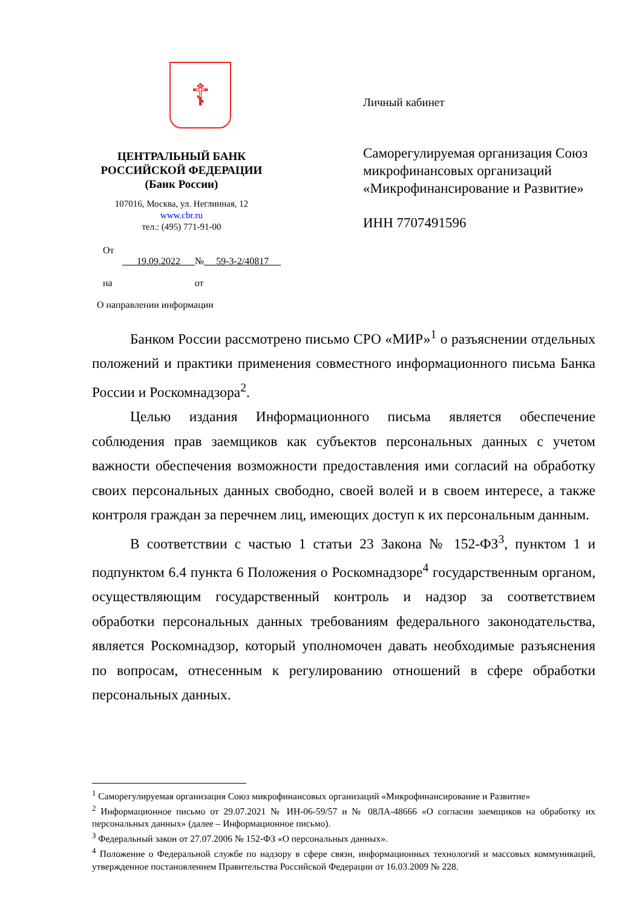☦
ЦЕНТРАЛЬНЫЙ БАНК
РОССИЙСКОЙ ФЕДЕРАЦИИ
(Банк России)
107016, Москва, ул. Неглинная, 12
www.cbr.ru
тел.: (495) 771-91-00
От
19.09.2022 № 59-3-2/40817
на от
О направлении информации
Личный кабинет
Саморегулируемая организация Союз микрофинансовых организаций «Микрофинансирование и Развитие»
ИНН 7707491596
Банком России рассмотрено письмо СРО «МИР»<sup>1</sup> о разъяснении отдельных положений и практики применения совместного информационного письма Банка России и Роскомнадзора<sup>2</sup>.
Целью издания Информационного письма является обеспечение соблюдения прав заемщиков как субъектов персональных данных с учетом важности обеспечения возможности предоставления ими согласий на обработку своих персональных данных свободно, своей волей и в своем интересе, а также контроля граждан за перечнем лиц, имеющих доступ к их персональным данным.
В соответствии с частью 1 статьи 23 Закона № 152-ФЗ<sup>3</sup>, пунктом 1 и подпунктом 6.4 пункта 6 Положения о Роскомнадзоре<sup>4</sup> государственным органом, осуществляющим государственный контроль и надзор за соответствием обработки персональных данных требованиям федерального законодательства, является Роскомнадзор, который уполномочен давать необходимые разъяснения по вопросам, отнесенным к регулированию отношений в сфере обработки персональных данных.
<sup>1</sup> Саморегулируемая организация Союз микрофинансовых организаций «Микрофинансирование и Развитие»
<sup>2</sup> Информационное письмо от 29.07.2021 № ИН-06-59/57 и № 08ЛА-48666 «О согласии заемщиков на обработку их персональных данных» (далее – Информационное письмо).
<sup>3</sup> Федеральный закон от 27.07.2006 № 152-ФЗ «О персональных данных».
<sup>4</sup> Положение о Федеральной службе по надзору в сфере связи, информационных технологий и массовых коммуникаций, утвержденное постановлением Правительства Российской Федерации от 16.03.2009 № 228.